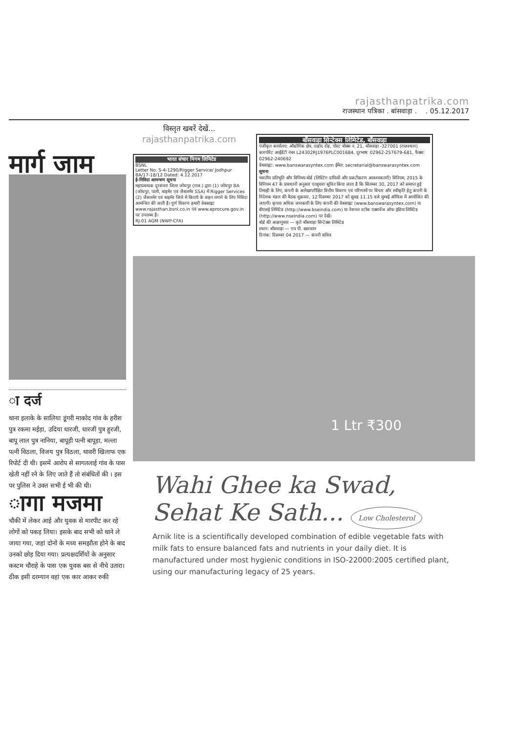rajasthanpatrika.com
राजस्थान पत्रिका . बांसवाड़ा . . 05.12.2017
मार्ग जाम
ा दर्ज
थाना इलाके के सालिया डूंगरी माकोद गांव के हरीश पुत्र रकमा मईड़ा, उदिया धारजी, धारजी पुत्र हुरजी, बापू लाल पुत्र नानिया, बापूड़ी पत्नी बापूड़ा, मल्ला पत्नी विठला, विजय पुत्र विठला, थावरी खिलाफ एक रिपोर्ट दी थी। इसमें आरोप से सागतलाई गांव के पास खेती नहीं रने के लिए जाते हैं तो संबंधितों की । इस पर पुलिस ने उक्त सभी ई भी की थी।
ागा मजमा
चौकी में लेकर आई और युवक से मारपीट कर रहे लोगों को पकड़ लिया। इसके बाद सभी को थाने ले जाया गया, जहां दोनों के मध्य समझौता होने के बाद उनको छोड़ दिया गया। प्रत्यक्षदर्शियों के अनुसार कस्टम चौराहे के पास एक युवक बस से नीचे उतारा। ठीक इसी दरम्यान वहां एक कार आकर रुकी
विस्तृत खबरें देखें...
rajasthanpatrika.com
भारत संचार निगम लिमिटेड
BSNL
Letter No. S-4-1290/Rigger Service/ Jodhpur BA/17-18/12 Dated: 4.12.2017
ई-निविदा आमन्त्रण सूचना
महाप्रबन्धक दूरसंचार जिला जोधपुर (राज.) द्वारा (1) जोधपुर BA (जोधपुर, पाली, बाड़मेर एवं जैसलमेर SSA) में Rigger Services (2) जैसलमेर एवं बाड़मेर जिले में किराये के वाहन लगाने के लिए निविदा आमन्त्रित की जाती है। पूर्ण विवरण हमारी वेबसाइट www.rajasthan.bsnl.co.in एवं www.eprocure.gov.in पर उपलब्ध है।
RJ-01 AGM (NWP-CFA)
बाँसवाड़ा सिन्टेक्स लिमिटेड, बाँसवाड़ा
पंजीकृत कार्यालय: औद्योगिक क्षेत्र, दाहोद रोड़, पोस्ट बोक्स न. 21, बाँसवाड़ा -327001 (राजस्थान)
कारपोरेट आईडेंटी नंबर L24302RJ1976PLC001684, दूरभाष: 02962-257679-681, फैक्स: 02962-240692
वेबसाइट: www.banswarasyntex.com ईमेल: secretarial@banswarasyntex.com
सूचना
भारतीय प्रतिभूति और विनिमय बोर्ड (लिस्टिंग दायित्वों और प्रकटीकरण आवश्यकताएँ) विनियम, 2015 के विनियम 47 के प्रावधानों अनुसार एतद्द्वारा सूचित किया जाता है कि सितम्बर 30, 2017 को समाप्त हुई तिमाही के लिए, कंपनी के अलेखापरीक्षित वित्तीय विवरण एवं परिणामों पर विचार और स्वीकृति हेतु कंपनी के निदेशक मंडल की बैठक शुक्रवार, 12 दिसम्बर 2017 को सुबह 11.15 बजे मुम्बई ऑफिस में आयोजित की जाएगी। कृपया अधिक जानकारी के लिए कंपनी की वेबसाइट (www.banswarasyntex.com) या बीएसई लिमिटेड (http://www.bseindia.com) या नेशनल स्टॉक एक्सचेंज ऑफ इंडिया लिमिटेड (http://www.nseindia.com) पर देखें।
बोर्ड की आज्ञानुसार — कृते बाँसवाड़ा सिन्टेक्स लिमिटेड
स्थान: बाँसवाड़ा — एच पी. खारवाल
दिनांक: दिसम्बर 04 2017 — कंपनी सचिव
1 Ltr ₹300
Wahi Ghee ka Swad,
Sehat Ke Sath... Low Cholesterol
Arnik lite is a scientifically developed combination of edible vegetable fats with milk fats to ensure balanced fats and nutrients in your daily diet. It is manufactured under most hygienic conditions in ISO-22000:2005 certified plant, using our manufacturing legacy of 25 years.